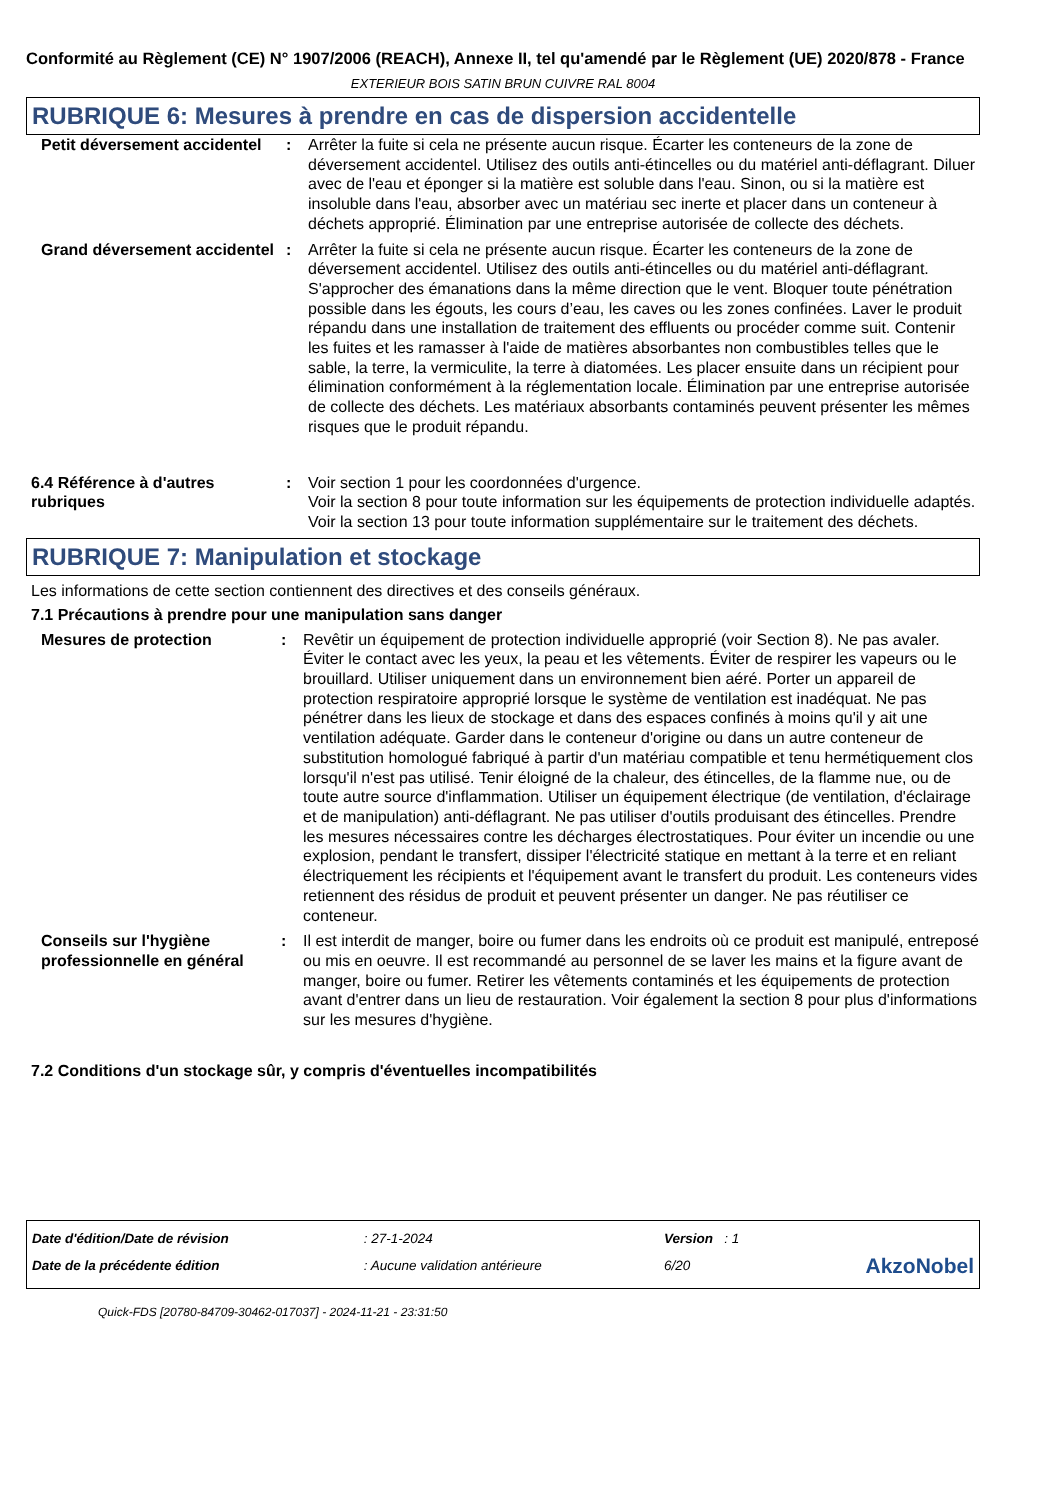Conformité au Règlement (CE) N° 1907/2006 (REACH), Annexe II, tel qu'amendé par le Règlement (UE) 2020/878 - France
EXTERIEUR BOIS SATIN BRUN CUIVRE RAL 8004
RUBRIQUE 6: Mesures à prendre en cas de dispersion accidentelle
| Petit déversement accidentel | : | Arrêter la fuite si cela ne présente aucun risque. Écarter les conteneurs de la zone de déversement accidentel. Utilisez des outils anti-étincelles ou du matériel anti-déflagrant. Diluer avec de l'eau et éponger si la matière est soluble dans l'eau. Sinon, ou si la matière est insoluble dans l'eau, absorber avec un matériau sec inerte et placer dans un conteneur à déchets approprié. Élimination par une entreprise autorisée de collecte des déchets. |
| Grand déversement accidentel | : | Arrêter la fuite si cela ne présente aucun risque. Écarter les conteneurs de la zone de déversement accidentel. Utilisez des outils anti-étincelles ou du matériel anti-déflagrant. S'approcher des émanations dans la même direction que le vent. Bloquer toute pénétration possible dans les égouts, les cours d’eau, les caves ou les zones confinées. Laver le produit répandu dans une installation de traitement des effluents ou procéder comme suit. Contenir les fuites et les ramasser à l'aide de matières absorbantes non combustibles telles que le sable, la terre, la vermiculite, la terre à diatomées. Les placer ensuite dans un récipient pour élimination conformément à la réglementation locale. Élimination par une entreprise autorisée de collecte des déchets. Les matériaux absorbants contaminés peuvent présenter les mêmes risques que le produit répandu. |
| 6.4 Référence à d'autres rubriques | : | Voir section 1 pour les coordonnées d'urgence. Voir la section 8 pour toute information sur les équipements de protection individuelle adaptés. Voir la section 13 pour toute information supplémentaire sur le traitement des déchets. |
RUBRIQUE 7: Manipulation et stockage
Les informations de cette section contiennent des directives et des conseils généraux.
7.1 Précautions à prendre pour une manipulation sans danger
| Mesures de protection | : | Revêtir un équipement de protection individuelle approprié (voir Section 8). Ne pas avaler. Éviter le contact avec les yeux, la peau et les vêtements. Éviter de respirer les vapeurs ou le brouillard. Utiliser uniquement dans un environnement bien aéré. Porter un appareil de protection respiratoire approprié lorsque le système de ventilation est inadéquat. Ne pas pénétrer dans les lieux de stockage et dans des espaces confinés à moins qu'il y ait une ventilation adéquate. Garder dans le conteneur d'origine ou dans un autre conteneur de substitution homologué fabriqué à partir d'un matériau compatible et tenu hermétiquement clos lorsqu'il n'est pas utilisé. Tenir éloigné de la chaleur, des étincelles, de la flamme nue, ou de toute autre source d'inflammation. Utiliser un équipement électrique (de ventilation, d'éclairage et de manipulation) anti-déflagrant. Ne pas utiliser d'outils produisant des étincelles. Prendre les mesures nécessaires contre les décharges électrostatiques. Pour éviter un incendie ou une explosion, pendant le transfert, dissiper l'électricité statique en mettant à la terre et en reliant électriquement les récipients et l'équipement avant le transfert du produit. Les conteneurs vides retiennent des résidus de produit et peuvent présenter un danger. Ne pas réutiliser ce conteneur. |
| Conseils sur l'hygiène professionnelle en général | : | Il est interdit de manger, boire ou fumer dans les endroits où ce produit est manipulé, entreposé ou mis en oeuvre. Il est recommandé au personnel de se laver les mains et la figure avant de manger, boire ou fumer. Retirer les vêtements contaminés et les équipements de protection avant d'entrer dans un lieu de restauration. Voir également la section 8 pour plus d'informations sur les mesures d'hygiène. |
7.2 Conditions d'un stockage sûr, y compris d'éventuelles incompatibilités
| Date d'édition/Date de révision | : 27-1-2024 | Version : 1 | |
| Date de la précédente édition | : Aucune validation antérieure | 6/20 | AkzoNobel |
Quick-FDS [20780-84709-30462-017037] - 2024-11-21 - 23:31:50